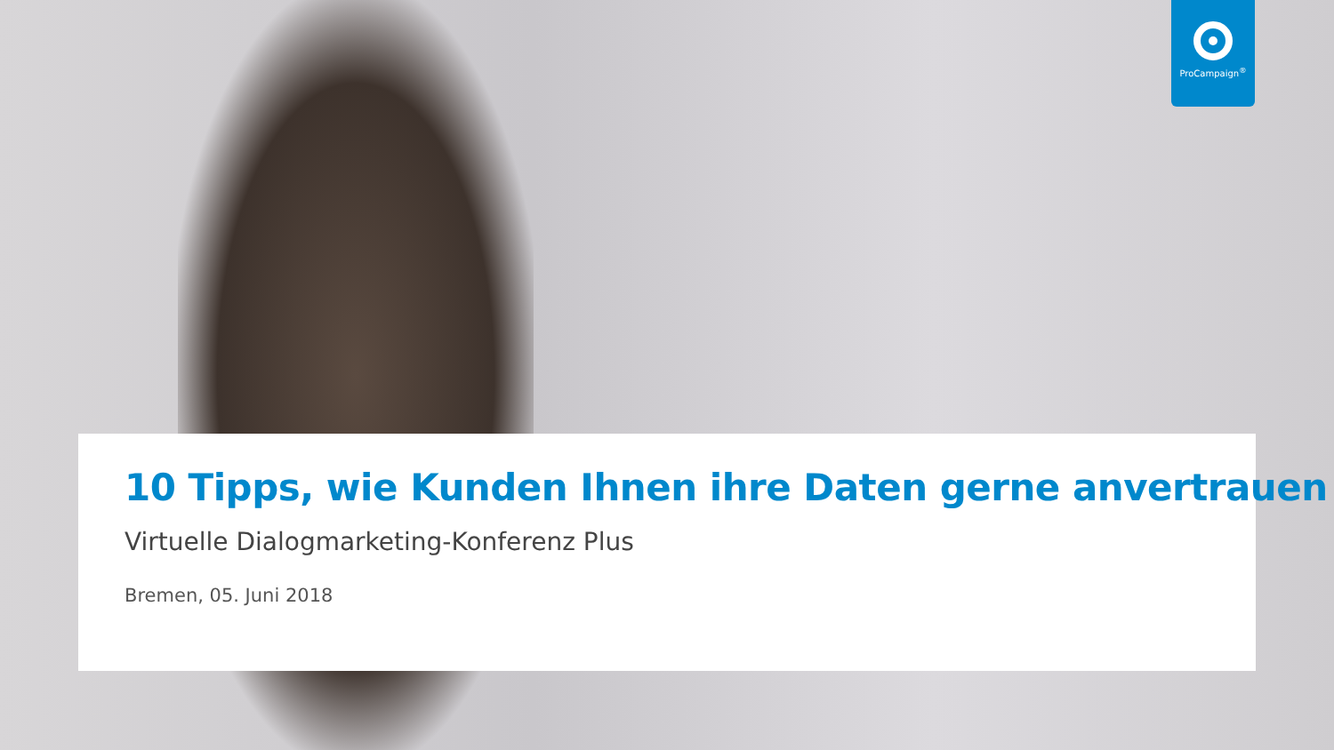ProCampaign<sup>®</sup>
10 Tipps, wie Kunden Ihnen ihre Daten gerne anvertrauen
Virtuelle Dialogmarketing-Konferenz Plus
Bremen, 05. Juni 2018